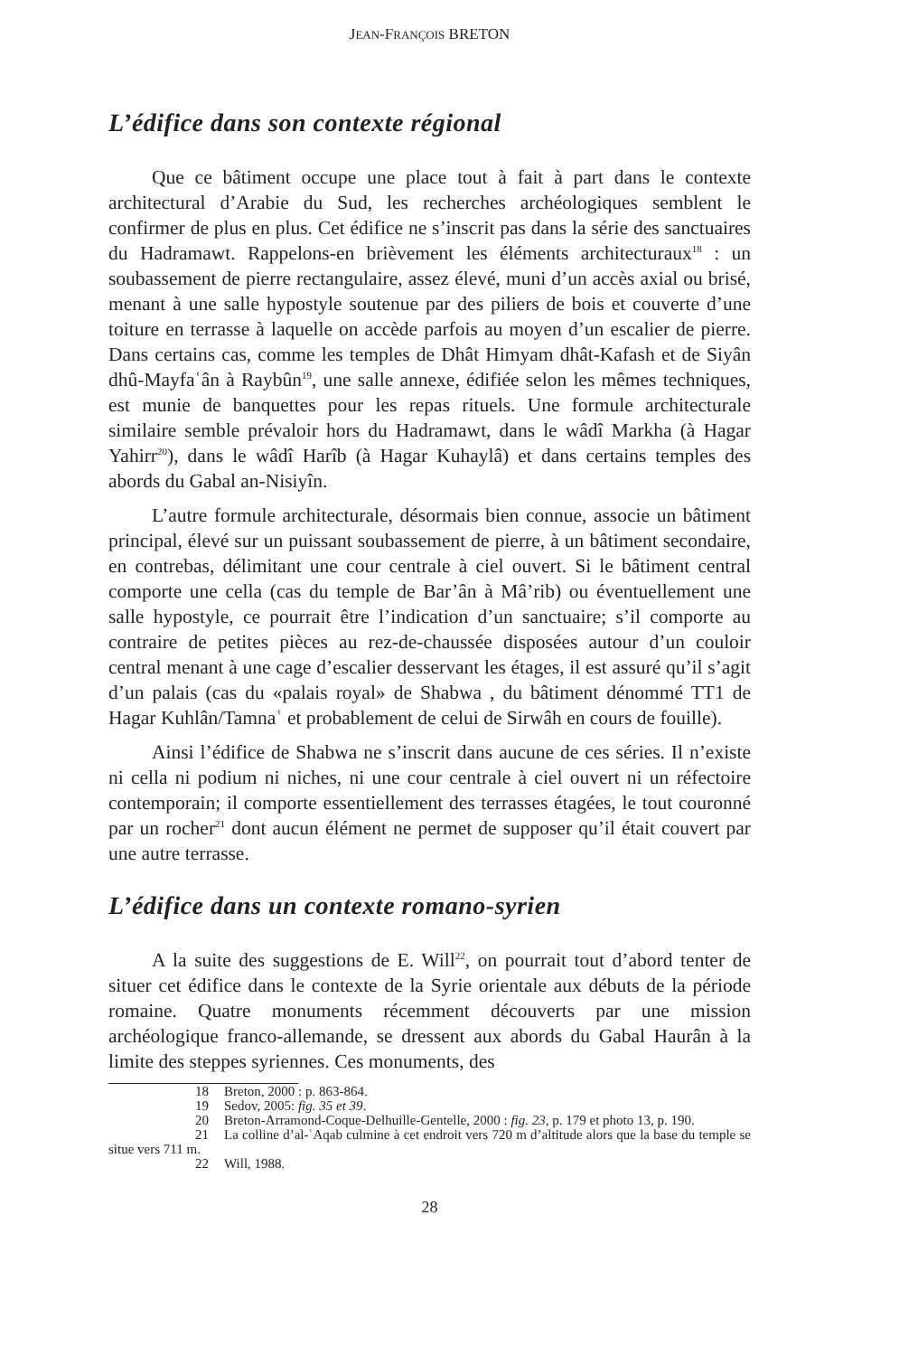JEAN-FRANÇOIS BRETON
L’édifice dans son contexte régional
Que ce bâtiment occupe une place tout à fait à part dans le contexte architectural d’Arabie du Sud, les recherches archéologiques semblent le confirmer de plus en plus. Cet édifice ne s’inscrit pas dans la série des sanctuaires du Hadramawt. Rappelons-en brièvement les éléments architecturaux<sup>18</sup> : un soubassement de pierre rectangulaire, assez élevé, muni d’un accès axial ou brisé, menant à une salle hypostyle soutenue par des piliers de bois et couverte d’une toiture en terrasse à laquelle on accède parfois au moyen d’un escalier de pierre. Dans certains cas, comme les temples de Dhât Himyam dhât-Kafash et de Siyân dhû-Mayfaʿân à Raybûn<sup>19</sup>, une salle annexe, édifiée selon les mêmes techniques, est munie de banquettes pour les repas rituels. Une formule architecturale similaire semble prévaloir hors du Hadramawt, dans le wâdî Markha (à Hagar Yahirr<sup>20</sup>), dans le wâdî Harîb (à Hagar Kuhaylâ) et dans certains temples des abords du Gabal an-Nisiyîn.
L’autre formule architecturale, désormais bien connue, associe un bâtiment principal, élevé sur un puissant soubassement de pierre, à un bâtiment secondaire, en contrebas, délimitant une cour centrale à ciel ouvert. Si le bâtiment central comporte une cella (cas du temple de Bar’ân à Mâ’rib) ou éventuellement une salle hypostyle, ce pourrait être l’indication d’un sanctuaire; s’il comporte au contraire de petites pièces au rez-de-chaussée disposées autour d’un couloir central menant à une cage d’escalier desservant les étages, il est assuré qu’il s’agit d’un palais (cas du «palais royal» de Shabwa , du bâtiment dénommé TT1 de Hagar Kuhlân/Tamnaʿ et probablement de celui de Sirwâh en cours de fouille).
Ainsi l’édifice de Shabwa ne s’inscrit dans aucune de ces séries. Il n’existe ni cella ni podium ni niches, ni une cour centrale à ciel ouvert ni un réfectoire contemporain; il comporte essentiellement des terrasses étagées, le tout couronné par un rocher<sup>21</sup> dont aucun élément ne permet de supposer qu’il était couvert par une autre terrasse.
L’édifice dans un contexte romano-syrien
A la suite des suggestions de E. Will<sup>22</sup>, on pourrait tout d’abord tenter de situer cet édifice dans le contexte de la Syrie orientale aux débuts de la période romaine. Quatre monuments récemment découverts par une mission archéologique franco-allemande, se dressent aux abords du Gabal Haurân à la limite des steppes syriennes. Ces monuments, des
18 Breton, 2000 : p. 863-864.
19 Sedov, 2005: fig. 35 et 39.
20 Breton-Arramond-Coque-Delhuille-Gentelle, 2000 : fig. 23, p. 179 et photo 13, p. 190.
21 La colline d’al-ʿAqab culmine à cet endroit vers 720 m d’altitude alors que la base du temple se situe vers 711 m.
22 Will, 1988.
28